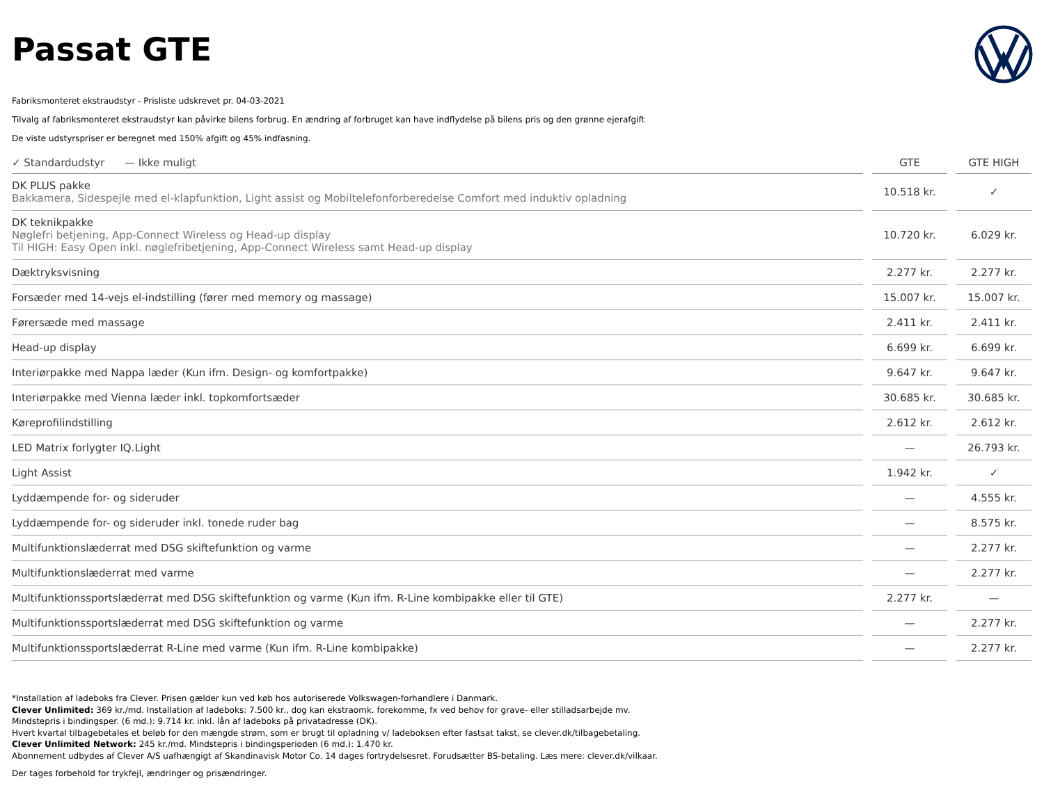Passat GTE
Fabriksmonteret ekstraudstyr - Prisliste udskrevet pr. 04-03-2021
Tilvalg af fabriksmonteret ekstraudstyr kan påvirke bilens forbrug. En ændring af forbruget kan have indflydelse på bilens pris og den grønne ejerafgift
De viste udstyrspriser er beregnet med 150% afgift og 45% indfasning.
| ✓ Standardudstyr — Ikke muligt | GTE | GTE HIGH |
| --- | --- | --- |
| DK PLUS pakke Bakkamera, Sidespejle med el-klapfunktion, Light assist og Mobiltelefonforberedelse Comfort med induktiv opladning | 10.518 kr. | ✓ |
| DK teknikpakke Nøglefri betjening, App-Connect Wireless og Head-up display Til HIGH: Easy Open inkl. nøglefribetjening, App-Connect Wireless samt Head-up display | 10.720 kr. | 6.029 kr. |
| Dæktryksvisning | 2.277 kr. | 2.277 kr. |
| Forsæder med 14-vejs el-indstilling (fører med memory og massage) | 15.007 kr. | 15.007 kr. |
| Førersæde med massage | 2.411 kr. | 2.411 kr. |
| Head-up display | 6.699 kr. | 6.699 kr. |
| Interiørpakke med Nappa læder (Kun ifm. Design- og komfortpakke) | 9.647 kr. | 9.647 kr. |
| Interiørpakke med Vienna læder inkl. topkomfortsæder | 30.685 kr. | 30.685 kr. |
| Køreprofilindstilling | 2.612 kr. | 2.612 kr. |
| LED Matrix forlygter IQ.Light | — | 26.793 kr. |
| Light Assist | 1.942 kr. | ✓ |
| Lyddæmpende for- og sideruder | — | 4.555 kr. |
| Lyddæmpende for- og sideruder inkl. tonede ruder bag | — | 8.575 kr. |
| Multifunktionslæderrat med DSG skiftefunktion og varme | — | 2.277 kr. |
| Multifunktionslæderrat med varme | — | 2.277 kr. |
| Multifunktionssportslæderrat med DSG skiftefunktion og varme (Kun ifm. R-Line kombipakke eller til GTE) | 2.277 kr. | — |
| Multifunktionssportslæderrat med DSG skiftefunktion og varme | — | 2.277 kr. |
| Multifunktionssportslæderrat R-Line med varme (Kun ifm. R-Line kombipakke) | — | 2.277 kr. |
*Installation af ladeboks fra Clever. Prisen gælder kun ved køb hos autoriserede Volkswagen-forhandlere i Danmark.
Clever Unlimited: 369 kr./md. Installation af ladeboks: 7.500 kr., dog kan ekstraomk. forekomme, fx ved behov for grave- eller stilladsarbejde mv.
Mindstepris i bindingsper. (6 md.): 9.714 kr. inkl. lån af ladeboks på privatadresse (DK).
Hvert kvartal tilbagebetales et beløb for den mængde strøm, som er brugt til opladning v/ ladeboksen efter fastsat takst, se clever.dk/tilbagebetaling.
Clever Unlimited Network: 245 kr./md. Mindstepris i bindingsperioden (6 md.): 1.470 kr.
Abonnement udbydes af Clever A/S uafhængigt af Skandinavisk Motor Co. 14 dages fortrydelsesret. Forudsætter BS-betaling. Læs mere: clever.dk/vilkaar.
Der tages forbehold for trykfejl, ændringer og prisændringer.